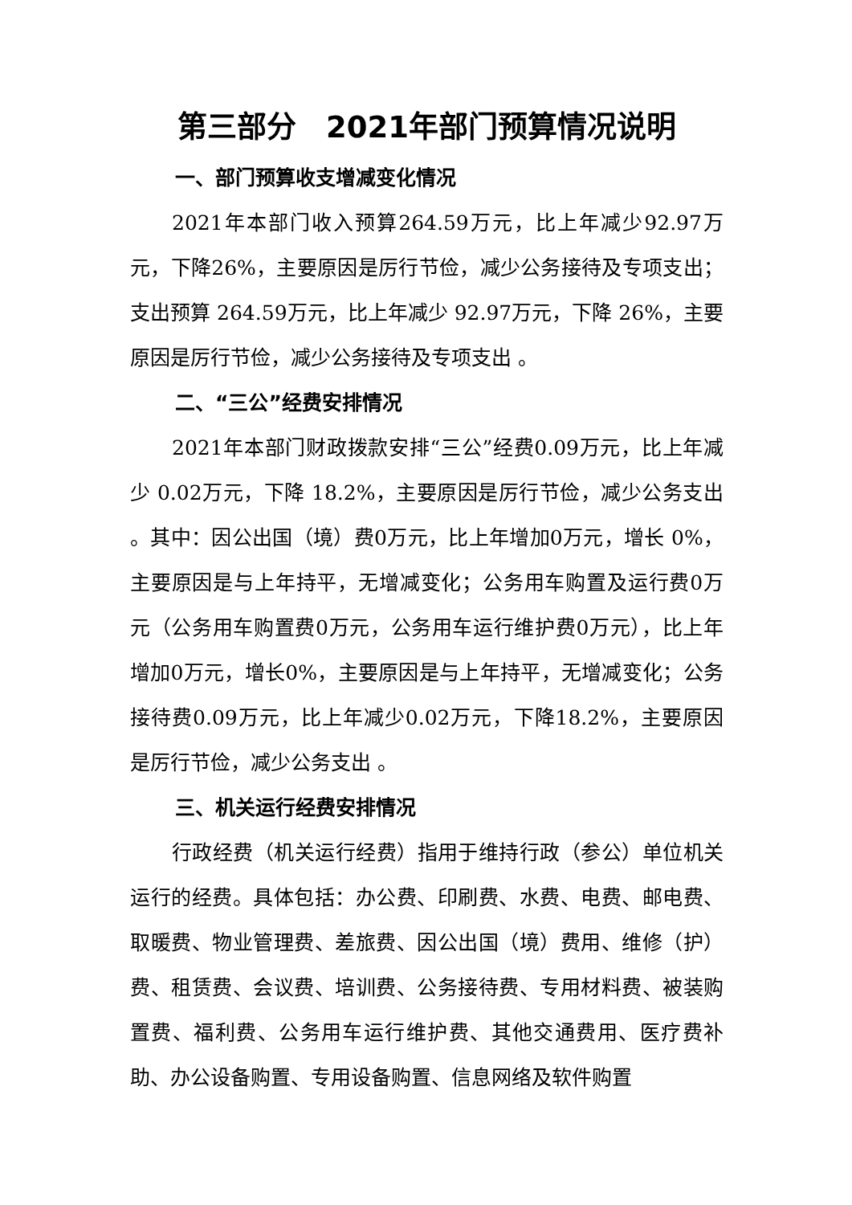第三部分　2021年部门预算情况说明
一、部门预算收支增减变化情况
2021年本部门收入预算264.59万元，比上年减少92.97万元，下降26%，主要原因是厉行节俭，减少公务接待及专项支出；支出预算 264.59万元，比上年减少 92.97万元，下降 26%，主要原因是厉行节俭，减少公务接待及专项支出 。
二、“三公”经费安排情况
2021年本部门财政拨款安排“三公”经费0.09万元，比上年减少 0.02万元，下降 18.2%，主要原因是厉行节俭，减少公务支出 。其中：因公出国（境）费0万元，比上年增加0万元，增长 0%，主要原因是与上年持平，无增减变化；公务用车购置及运行费0万元（公务用车购置费0万元，公务用车运行维护费0万元），比上年增加0万元，增长0%，主要原因是与上年持平，无增减变化；公务接待费0.09万元，比上年减少0.02万元，下降18.2%，主要原因是厉行节俭，减少公务支出 。
三、机关运行经费安排情况
行政经费（机关运行经费）指用于维持行政（参公）单位机关运行的经费。具体包括：办公费、印刷费、水费、电费、邮电费、取暖费、物业管理费、差旅费、因公出国（境）费用、维修（护）费、租赁费、会议费、培训费、公务接待费、专用材料费、被装购置费、福利费、公务用车运行维护费、其他交通费用、医疗费补助、办公设备购置、专用设备购置、信息网络及软件购置